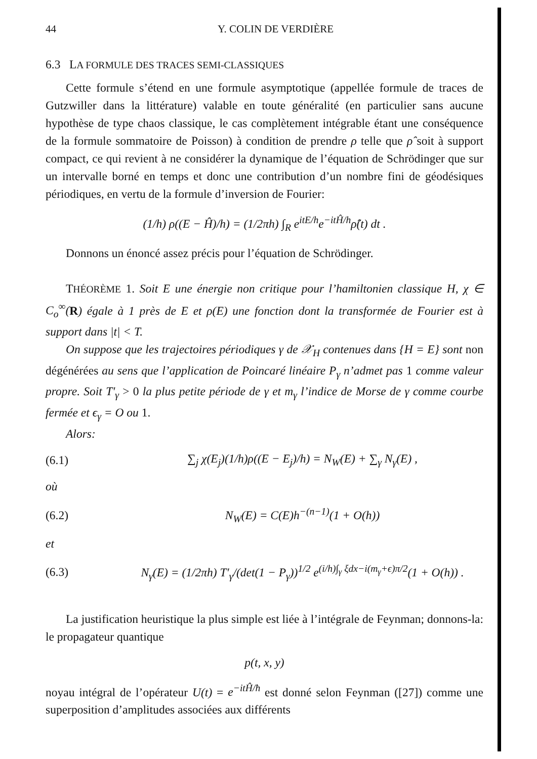44 Y. COLIN DE VERDIÈRE
6.3 LA FORMULE DES TRACES SEMI-CLASSIQUES
Cette formule s’étend en une formule asymptotique (appellée formule de traces de Gutzwiller dans la littérature) valable en toute généralité (en particulier sans aucune hypothèse de type chaos classique, le cas complètement intégrable étant une conséquence de la formule sommatoire de Poisson) à condition de prendre ρ telle que ρ̂ soit à support compact, ce qui revient à ne considérer la dynamique de l’équation de Schrödinger que sur un intervalle borné en temps et donc une contribution d’un nombre fini de géodésiques périodiques, en vertu de la formule d’inversion de Fourier:
(1/h) ρ((E − Ĥ)/h) = (1/2πh) ∫<sub>R</sub> e<sup>itE/h</sup>e<sup>−itĤ/h</sup>ρ̂(t) dt .
Donnons un énoncé assez précis pour l’équation de Schrödinger.
THÉORÈME 1. Soit E une énergie non critique pour l’hamiltonien classique H, χ ∈ C<sub>o</sub><sup>∞</sup>(R) égale à 1 près de E et ρ(E) une fonction dont la transformée de Fourier est à support dans |t| < T.
On suppose que les trajectoires périodiques γ de 𝒳<sub>H</sub> contenues dans {H = E} sont non dégénérées au sens que l’application de Poincaré linéaire P<sub>γ</sub> n’admet pas 1 comme valeur propre. Soit T′<sub>γ</sub> > 0 la plus petite période de γ et m<sub>γ</sub> l’indice de Morse de γ comme courbe fermée et ϵ<sub>γ</sub> = O ou 1.
Alors:
(6.1) ∑<sub>j</sub> χ(E<sub>j</sub>)(1/h)ρ((E − E<sub>j</sub>)/h) = N<sub>W</sub>(E) + ∑<sub>γ</sub> N<sub>γ</sub>(E) ,
où
(6.2) N<sub>W</sub>(E) = C(E)h<sup>−(n−1)</sup>(1 + O(h))
et
(6.3) N<sub>γ</sub>(E) = (1/2πh) T′<sub>γ</sub>/(det(1 − P<sub>γ</sub>))<sup>1/2</sup> e<sup>(i/h)∫<sub>γ</sub> ξdx−i(m<sub>γ</sub>+ϵ)π/2</sup>(1 + O(h)) .
La justification heuristique la plus simple est liée à l’intégrale de Feynman; donnons-la: le propagateur quantique
p(t, x, y)
noyau intégral de l’opérateur U(t) = e<sup>−itĤ/ħ</sup> est donné selon Feynman ([27]) comme une superposition d’amplitudes associées aux différents